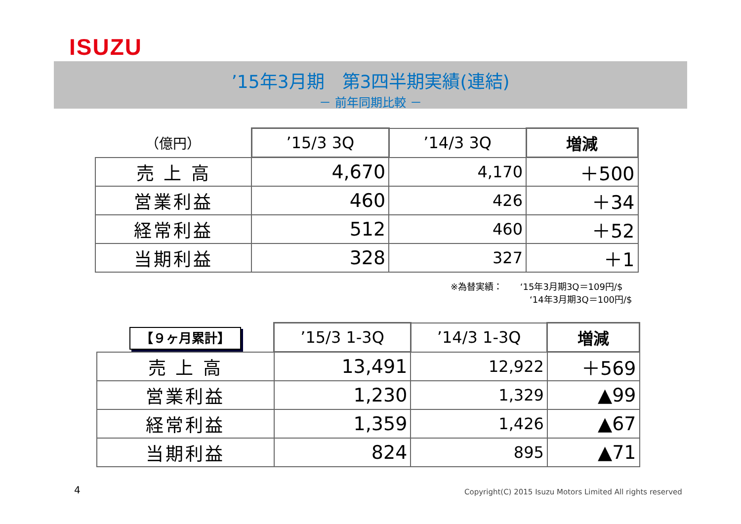ISUZU
’15年3月期　第3四半期実績(連結)
－ 前年同期比較 －
| （億円） | ’15/3 3Q | ’14/3 3Q | 増減 |
| --- | --- | --- | --- |
| 売 上 高 | 4,670 | 4,170 | ＋500 |
| 営業利益 | 460 | 426 | ＋34 |
| 経常利益 | 512 | 460 | ＋52 |
| 当期利益 | 328 | 327 | ＋1 |
※為替実績： ‘15年3月期3Q＝109円/$
‘14年3月期3Q＝100円/$
| 【９ヶ月累計】 | ’15/3 1-3Q | ’14/3 1-3Q | 増減 |
| --- | --- | --- | --- |
| 売 上 高 | 13,491 | 12,922 | ＋569 |
| 営業利益 | 1,230 | 1,329 | ▲99 |
| 経常利益 | 1,359 | 1,426 | ▲67 |
| 当期利益 | 824 | 895 | ▲71 |
4
Copyright(C) 2015 Isuzu Motors Limited All rights reserved